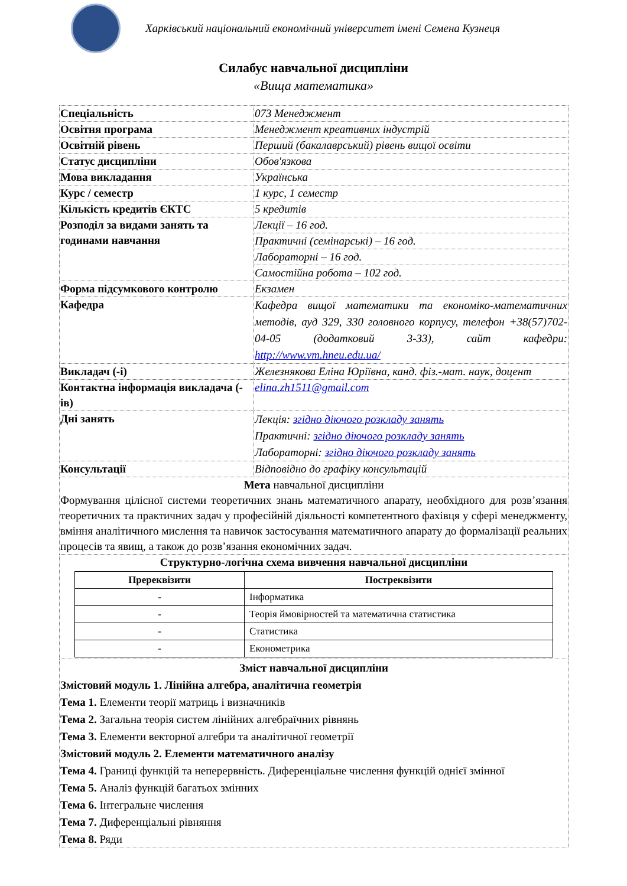Харківський національний економічний університет імені Семена Кузнеця
Силабус навчальної дисципліни
«Вища математика»
| Спеціальність | 073 Менеджмент |
| Освітня програма | Менеджмент креативних індустрій |
| Освітній рівень | Перший (бакалаврський) рівень вищої освіти |
| Статус дисципліни | Обов'язкова |
| Мова викладання | Українська |
| Курс / семестр | 1 курс, 1 семестр |
| Кількість кредитів ЄКТС | 5 кредитів |
| Розподіл за видами занять та годинами навчання | Лекції – 16 год. |
| | Практичні (семінарські) – 16 год. |
| | Лабораторні – 16 год. |
| | Самостійна робота – 102 год. |
| Форма підсумкового контролю | Екзамен |
| Кафедра | Кафедра вищої математики та економіко-математичних методів, ауд 329, 330 головного корпусу, телефон +38(57)702-04-05 (додатковий 3-33), сайт кафедри: http://www.vm.hneu.edu.ua/ |
| Викладач (-і) | Железнякова Еліна Юріївна, канд. фіз.-мат. наук, доцент |
| Контактна інформація викладача (-ів) | elina.zh1511@gmail.com |
| Дні занять | Лекція: згідно діючого розкладу занять Практичні: згідно діючого розкладу занять Лабораторні: згідно діючого розкладу занять |
| Консультації | Відповідно до графіку консультацій |
| Мета навчальної дисципліни Формування цілісної системи теоретичних знань математичного апарату, необхідного для розв’язання теоретичних та практичних задач у професійній діяльності компетентного фахівця у сфері менеджменту, вміння аналітичного мислення та навичок застосування математичного апарату до формалізації реальних процесів та явищ, а також до розв’язання економічних задач. | |
| Структурно-логічна схема вивчення навчальної дисципліни / Пререквізити / Постреквізити / / --- / --- / / - / Інформатика / / - / Теорія ймовірностей та математична статистика / / - / Статистика / / - / Економетрика / | |
| Зміст навчальної дисципліни Змістовий модуль 1. Лінійна алгебра, аналітична геометрія Тема 1. Елементи теорії матриць і визначників Тема 2. Загальна теорія систем лінійних алгебраїчних рівнянь Тема 3. Елементи векторної алгебри та аналітичної геометрії Змістовий модуль 2. Елементи математичного аналізу Тема 4. Границі функцій та неперервність. Диференціальне числення функцій однієї змінної Тема 5. Аналіз функцій багатьох змінних Тема 6. Інтегральне числення Тема 7. Диференціальні рівняння Тема 8. Ряди | |